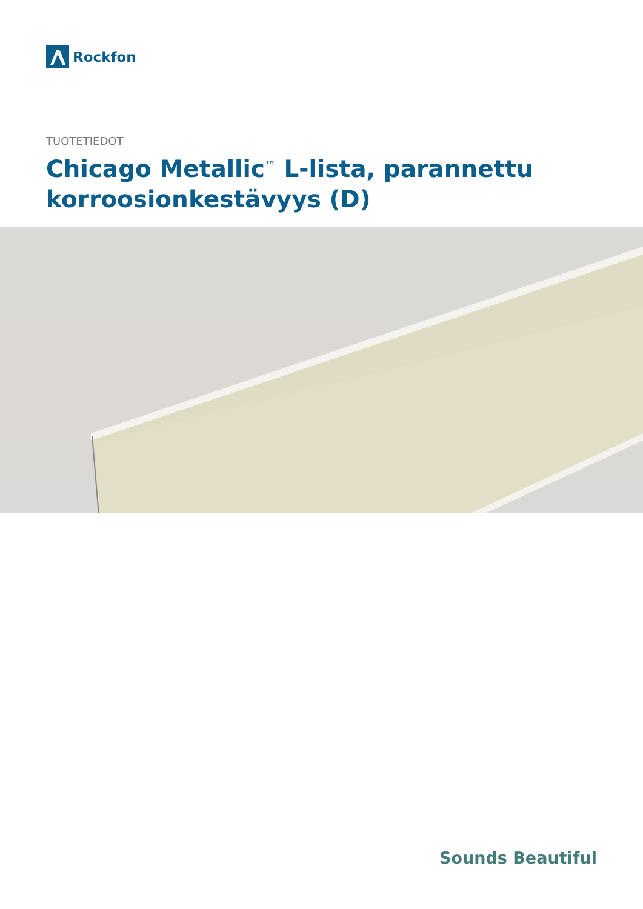Rockfon
TUOTETIEDOT
Chicago Metallic<sup>™</sup> L-lista, parannettu korroosionkestävyys (D)
Sounds Beautiful